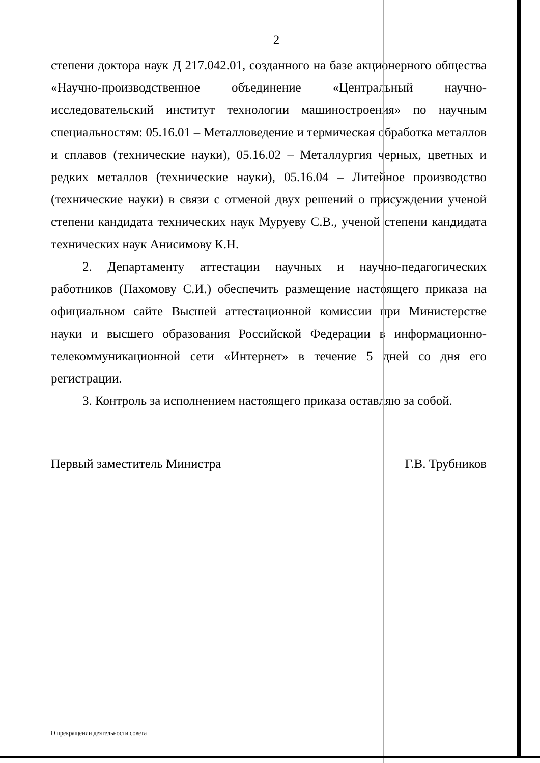2
степени доктора наук Д 217.042.01, созданного на базе акционерного общества «Научно-производственное объединение «Центральный научно-исследовательский институт технологии машиностроения» по научным специальностям: 05.16.01 – Металловедение и термическая обработка металлов и сплавов (технические науки), 05.16.02 – Металлургия черных, цветных и редких металлов (технические науки), 05.16.04 – Литейное производство (технические науки) в связи с отменой двух решений о присуждении ученой степени кандидата технических наук Муруеву С.В., ученой степени кандидата технических наук Анисимову К.Н.
2. Департаменту аттестации научных и научно-педагогических работников (Пахомову С.И.) обеспечить размещение настоящего приказа на официальном сайте Высшей аттестационной комиссии при Министерстве науки и высшего образования Российской Федерации в информационно-телекоммуникационной сети «Интернет» в течение 5 дней со дня его регистрации.
3. Контроль за исполнением настоящего приказа оставляю за собой.
Первый заместитель Министра Г.В. Трубников
О прекращении деятельности совета